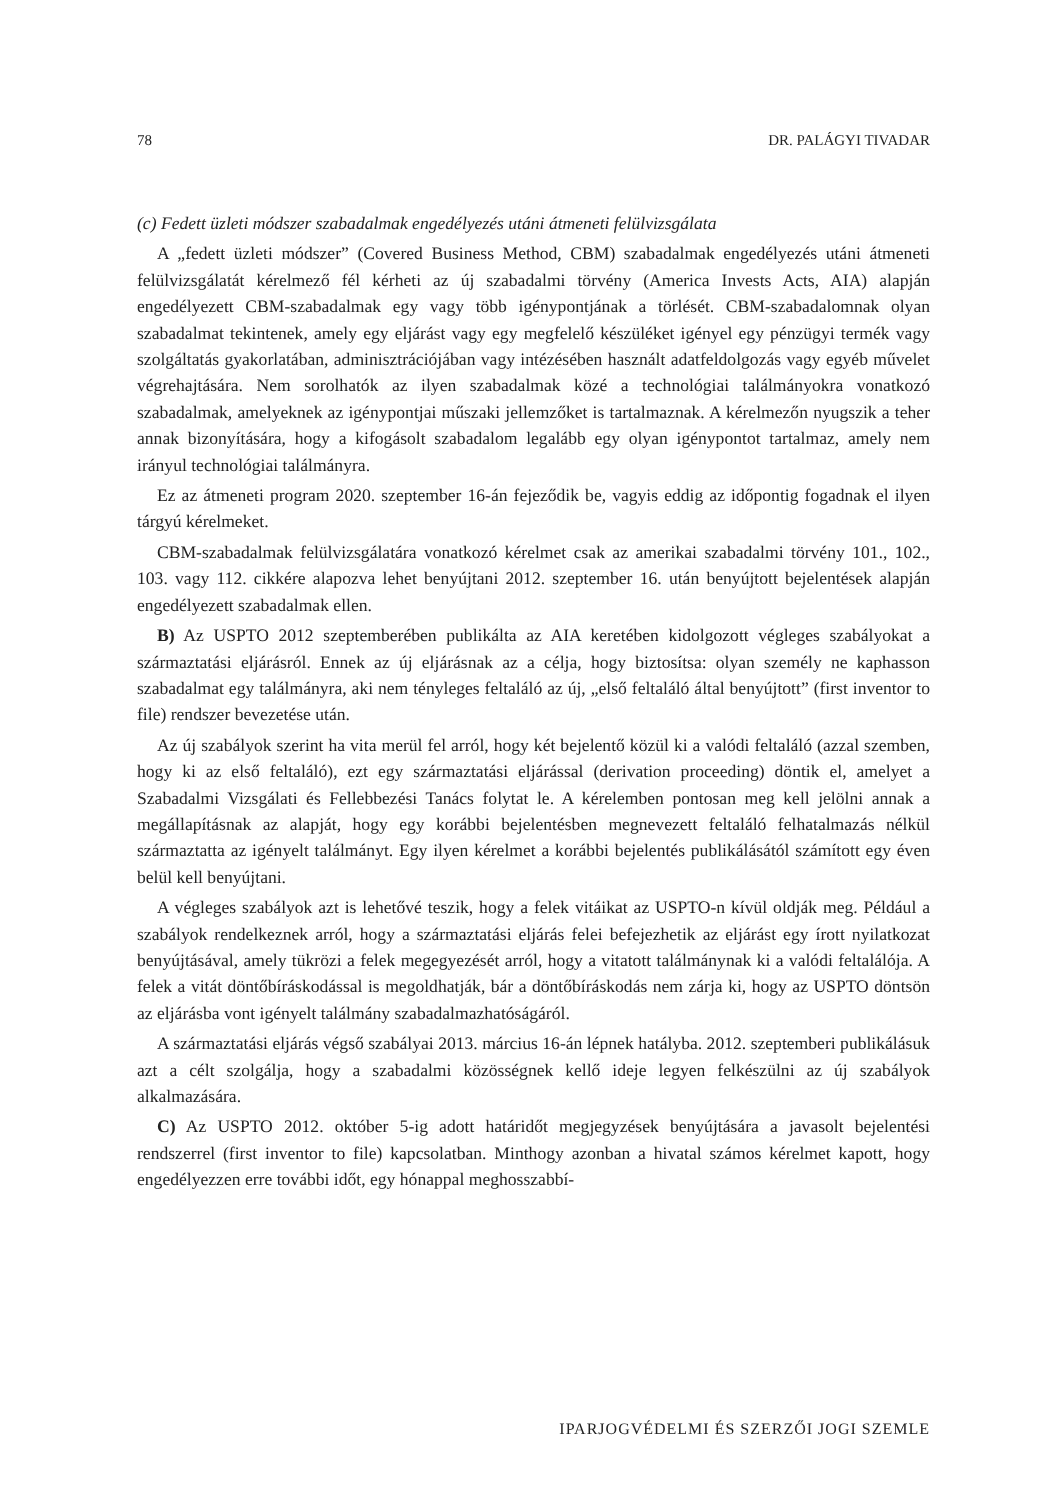78 DR. PALÁGYI TIVADAR
(c) Fedett üzleti módszer szabadalmak engedélyezés utáni átmeneti felülvizsgálata
A „fedett üzleti módszer” (Covered Business Method, CBM) szabadalmak engedélyezés utáni átmeneti felülvizsgálatát kérelmező fél kérheti az új szabadalmi törvény (America Invests Acts, AIA) alapján engedélyezett CBM-szabadalmak egy vagy több igénypontjának a törlését. CBM-szabadalomnak olyan szabadalmat tekintenek, amely egy eljárást vagy egy megfelelő készüléket igényel egy pénzügyi termék vagy szolgáltatás gyakorlatában, adminisztrációjában vagy intézésében használt adatfeldolgozás vagy egyéb művelet végrehajtására. Nem sorolhatók az ilyen szabadalmak közé a technológiai találmányokra vonatkozó szabadalmak, amelyeknek az igénypontjai műszaki jellemzőket is tartalmaznak. A kérelmezőn nyugszik a teher annak bizonyítására, hogy a kifogásolt szabadalom legalább egy olyan igénypontot tartalmaz, amely nem irányul technológiai találmányra.
Ez az átmeneti program 2020. szeptember 16-án fejeződik be, vagyis eddig az időpontig fogadnak el ilyen tárgyú kérelmeket.
CBM-szabadalmak felülvizsgálatára vonatkozó kérelmet csak az amerikai szabadalmi törvény 101., 102., 103. vagy 112. cikkére alapozva lehet benyújtani 2012. szeptember 16. után benyújtott bejelentések alapján engedélyezett szabadalmak ellen.
B) Az USPTO 2012 szeptemberében publikálta az AIA keretében kidolgozott végleges szabályokat a származtatási eljárásról. Ennek az új eljárásnak az a célja, hogy biztosítsa: olyan személy ne kaphasson szabadalmat egy találmányra, aki nem tényleges feltaláló az új, „első feltaláló által benyújtott” (first inventor to file) rendszer bevezetése után.
Az új szabályok szerint ha vita merül fel arról, hogy két bejelentő közül ki a valódi feltaláló (azzal szemben, hogy ki az első feltaláló), ezt egy származtatási eljárással (derivation proceeding) döntik el, amelyet a Szabadalmi Vizsgálati és Fellebbezési Tanács folytat le. A kérelemben pontosan meg kell jelölni annak a megállapításnak az alapját, hogy egy korábbi bejelentésben megnevezett feltaláló felhatalmazás nélkül származtatta az igényelt találmányt. Egy ilyen kérelmet a korábbi bejelentés publikálásától számított egy éven belül kell benyújtani.
A végleges szabályok azt is lehetővé teszik, hogy a felek vitáikat az USPTO-n kívül oldják meg. Például a szabályok rendelkeznek arról, hogy a származtatási eljárás felei befejezhetik az eljárást egy írott nyilatkozat benyújtásával, amely tükrözi a felek megegyezését arról, hogy a vitatott találmánynak ki a valódi feltalálója. A felek a vitát döntőbíráskodással is megoldhatják, bár a döntőbíráskodás nem zárja ki, hogy az USPTO döntsön az eljárásba vont igényelt találmány szabadalmazhatóságáról.
A származtatási eljárás végső szabályai 2013. március 16-án lépnek hatályba. 2012. szeptemberi publikálásuk azt a célt szolgálja, hogy a szabadalmi közösségnek kellő ideje legyen felkészülni az új szabályok alkalmazására.
C) Az USPTO 2012. október 5-ig adott határidőt megjegyzések benyújtására a javasolt bejelentési rendszerrel (first inventor to file) kapcsolatban. Minthogy azonban a hivatal számos kérelmet kapott, hogy engedélyezzen erre további időt, egy hónappal meghosszabbí-
IPARJOGVÉDELMI ÉS SZERZŐI JOGI SZEMLE